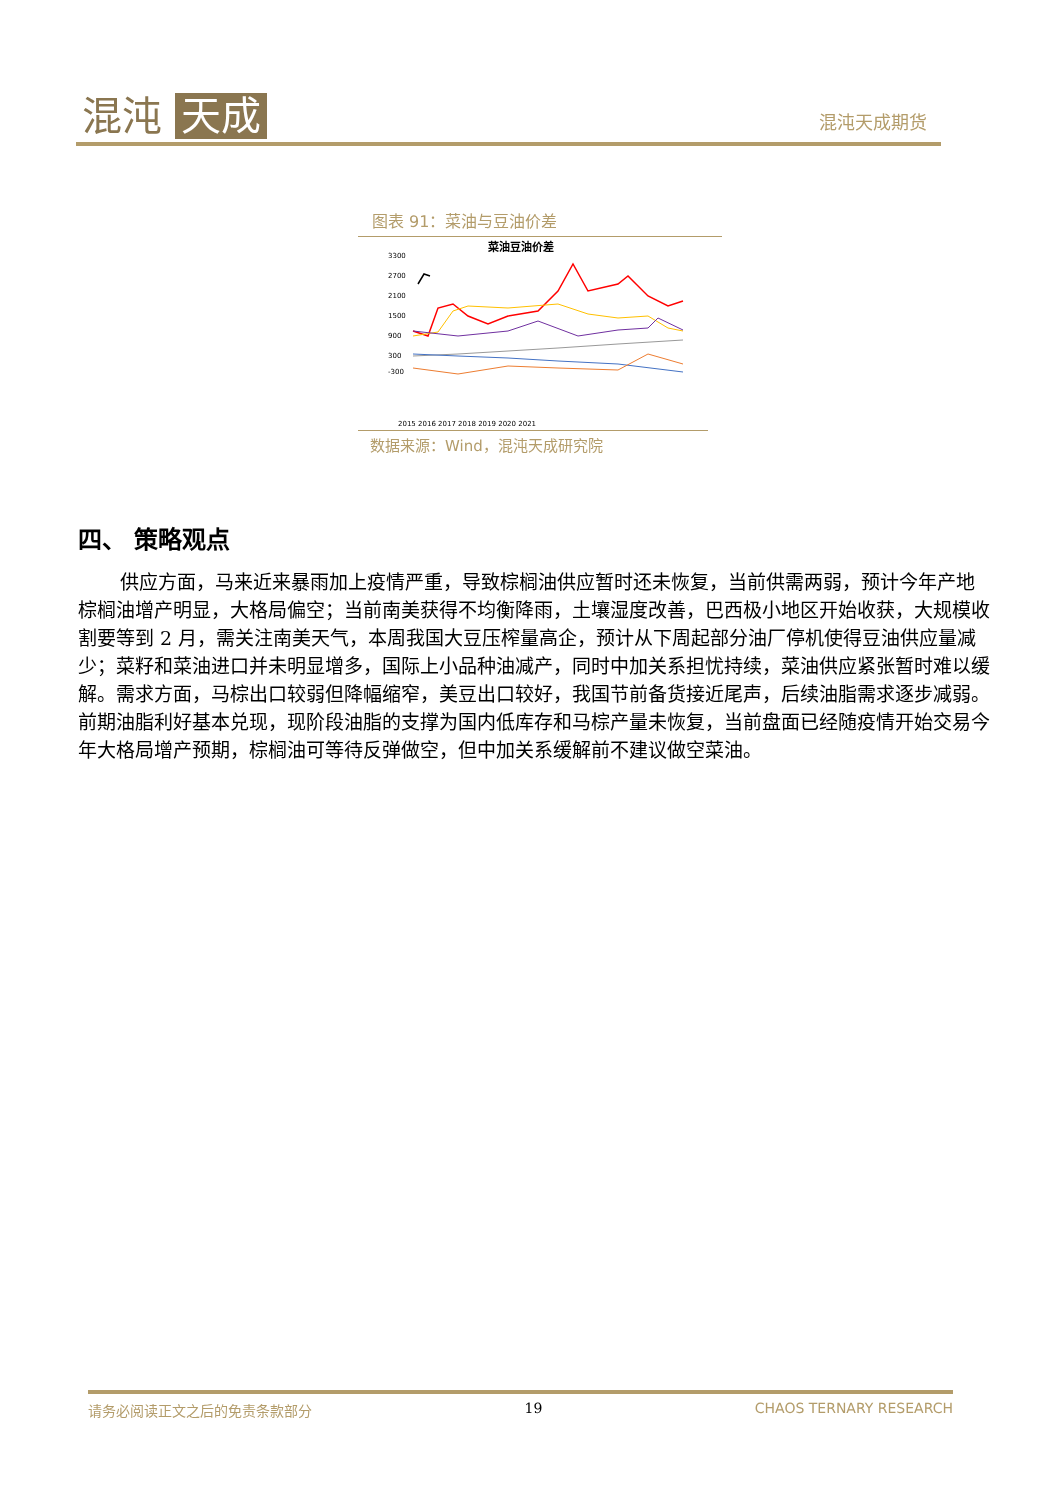混沌 天成 混沌天成期货
图表 91：菜油与豆油价差
菜油豆油价差
3300
2700
2100
1500
900
300
-300
2015 2016 2017 2018 2019 2020 2021
数据来源：Wind，混沌天成研究院
四、 策略观点
供应方面，马来近来暴雨加上疫情严重，导致棕榈油供应暂时还未恢复，当前供需两弱，预计今年产地棕榈油增产明显，大格局偏空；当前南美获得不均衡降雨，土壤湿度改善，巴西极小地区开始收获，大规模收割要等到 2 月，需关注南美天气，本周我国大豆压榨量高企，预计从下周起部分油厂停机使得豆油供应量减少；菜籽和菜油进口并未明显增多，国际上小品种油减产，同时中加关系担忧持续，菜油供应紧张暂时难以缓解。需求方面，马棕出口较弱但降幅缩窄，美豆出口较好，我国节前备货接近尾声，后续油脂需求逐步减弱。前期油脂利好基本兑现，现阶段油脂的支撑为国内低库存和马棕产量未恢复，当前盘面已经随疫情开始交易今年大格局增产预期，棕榈油可等待反弹做空，但中加关系缓解前不建议做空菜油。
请务必阅读正文之后的免责条款部分 19 CHAOS TERNARY RESEARCH